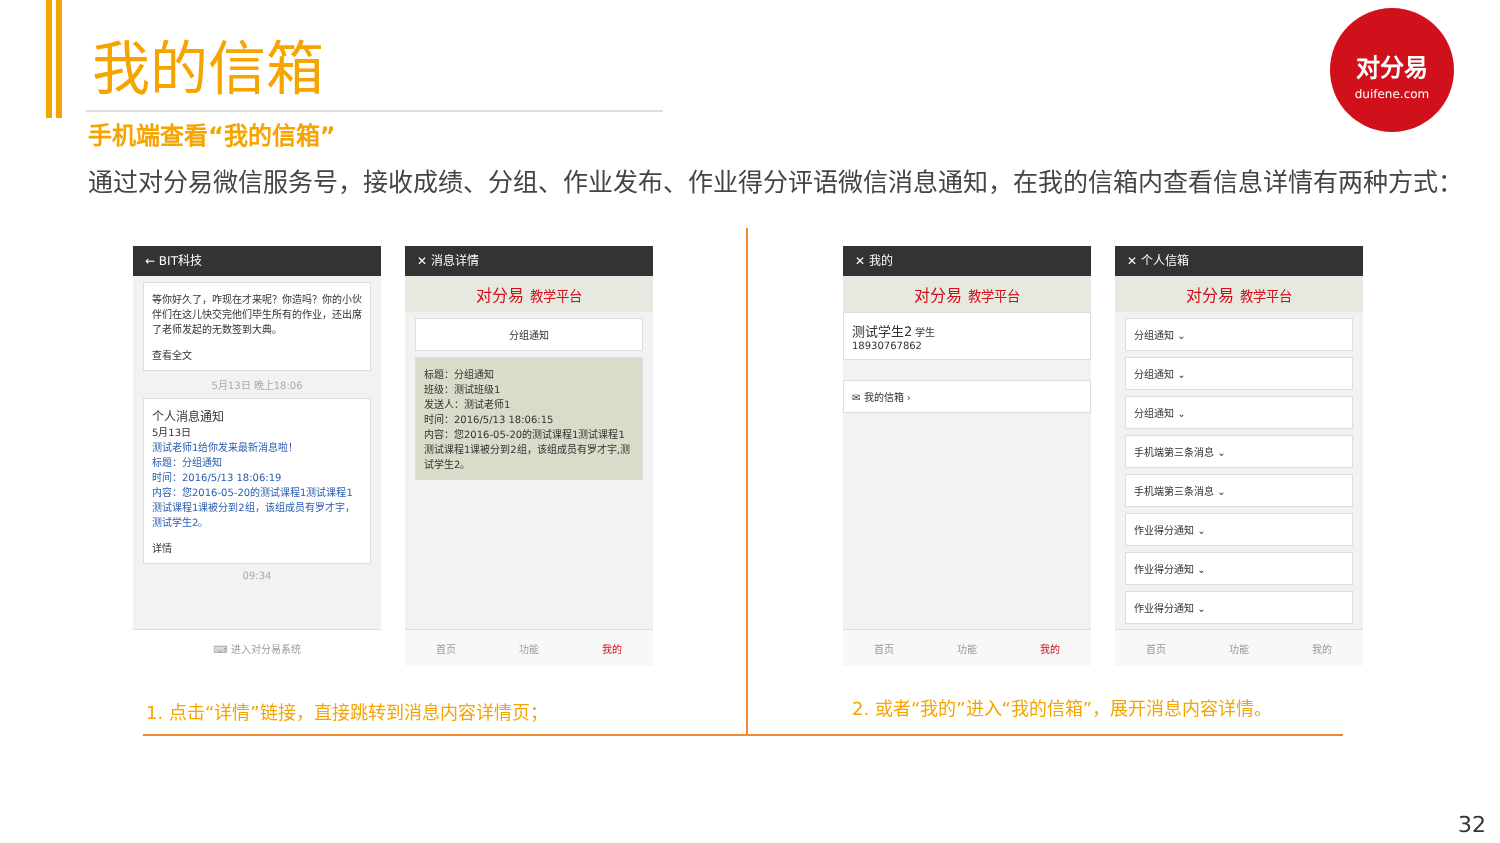我的信箱
手机端查看“我的信箱”
通过对分易微信服务号，接收成绩、分组、作业发布、作业得分评语微信消息通知，在我的信箱内查看信息详情有两种方式：
对分易
duifene.com
← BIT科技
等你好久了，咋现在才来呢？你造吗？你的小伙伴们在这儿快交完他们毕生所有的作业，还出席了老师发起的无数签到大典。
查看全文
5月13日 晚上18:06
个人消息通知
5月13日
测试老师1给你发来最新消息啦！
标题：分组通知
时间：2016/5/13 18:06:19
内容：您2016-05-20的测试课程1测试课程1测试课程1课被分到2组，该组成员有罗才宇，测试学生2。
详情
09:34
⌨ 进入对分易系统
✕ 消息详情
对分易 教学平台
分组通知
标题：分组通知
班级：测试班级1
发送人：测试老师1
时间：2016/5/13 18:06:15
内容：您2016-05-20的测试课程1测试课程1测试课程1课被分到2组，该组成员有罗才宇,测试学生2。
首页 功能 我的
✕ 我的
对分易 教学平台
测试学生2 学生
18930767862
✉ 我的信箱 ›
首页 功能 我的
✕ 个人信箱
对分易 教学平台
分组通知 ⌄
分组通知 ⌄
分组通知 ⌄
手机端第三条消息 ⌄
手机端第三条消息 ⌄
作业得分通知 ⌄
作业得分通知 ⌄
作业得分通知 ⌄
首页 功能 我的
1. 点击“详情”链接，直接跳转到消息内容详情页；
2. 或者“我的”进入“我的信箱”，展开消息内容详情。
32